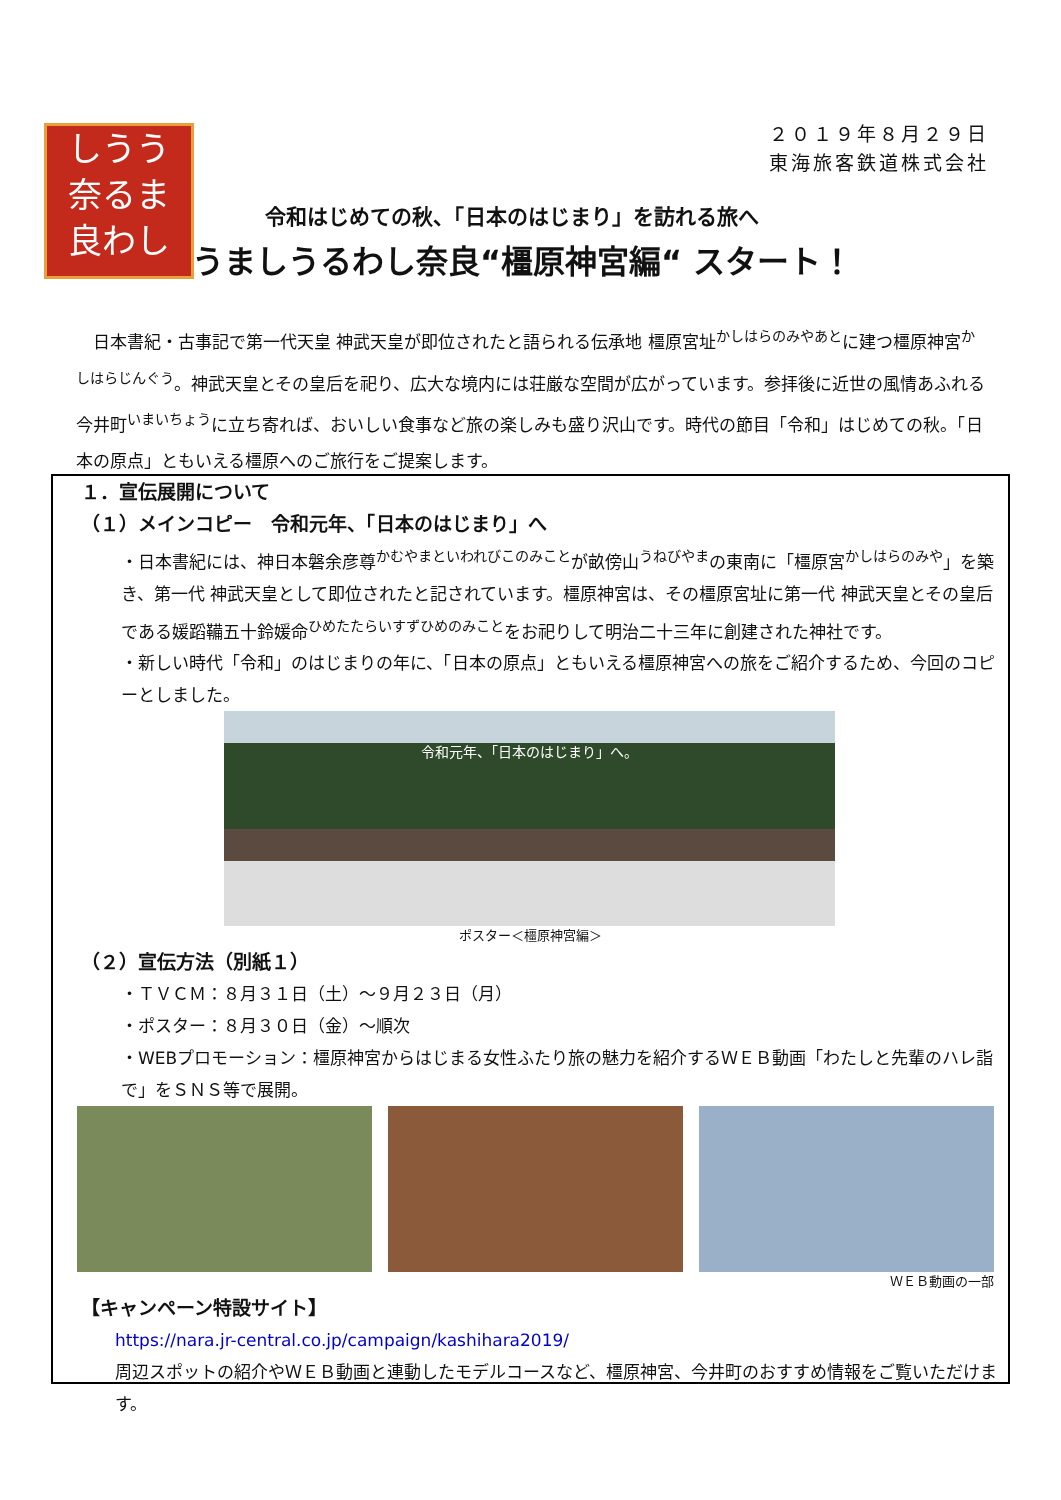しうう
奈るま
良わし
２０１９年８月２９日
東海旅客鉄道株式会社
令和はじめての秋、「日本のはじまり」を訪れる旅へ
うましうるわし奈良“橿原神宮編“ スタート！
　日本書紀・古事記で第一代天皇 神武天皇が即位されたと語られる伝承地 橿原宮址<sup>かしはらのみやあと</sup>に建つ橿原神宮<sup>かしはらじんぐう</sup>。神武天皇とその皇后を祀り、広大な境内には荘厳な空間が広がっています。参拝後に近世の風情あふれる今井町<sup>いまいちょう</sup>に立ち寄れば、おいしい食事など旅の楽しみも盛り沢山です。時代の節目「令和」はじめての秋。「日本の原点」ともいえる橿原へのご旅行をご提案します。
１．宣伝展開について
（１）メインコピー　令和元年、「日本のはじまり」へ
・日本書紀には、神日本磐余彦尊<sup>かむやまといわれびこのみこと</sup>が畝傍山<sup>うねびやま</sup>の東南に「橿原宮<sup>かしはらのみや</sup>」を築き、第一代 神武天皇として即位されたと記されています。橿原神宮は、その橿原宮址に第一代 神武天皇とその皇后である媛蹈鞴五十鈴媛命<sup>ひめたたらいすずひめのみこと</sup>をお祀りして明治二十三年に創建された神社です。
・新しい時代「令和」のはじまりの年に、「日本の原点」ともいえる橿原神宮への旅をご紹介するため、今回のコピーとしました。
令和元年、「日本のはじまり」へ。
ポスター＜橿原神宮編＞
（２）宣伝方法（別紙１）
・ＴＶＣＭ：８月３１日（土）～９月２３日（月）
・ポスター：８月３０日（金）～順次
・WEBプロモーション：橿原神宮からはじまる女性ふたり旅の魅力を紹介するＷＥＢ動画「わたしと先輩のハレ詣で」をＳＮＳ等で展開。
ＷＥＢ動画の一部
【キャンペーン特設サイト】
https://nara.jr-central.co.jp/campaign/kashihara2019/
周辺スポットの紹介やＷＥＢ動画と連動したモデルコースなど、橿原神宮、今井町のおすすめ情報をご覧いただけます。